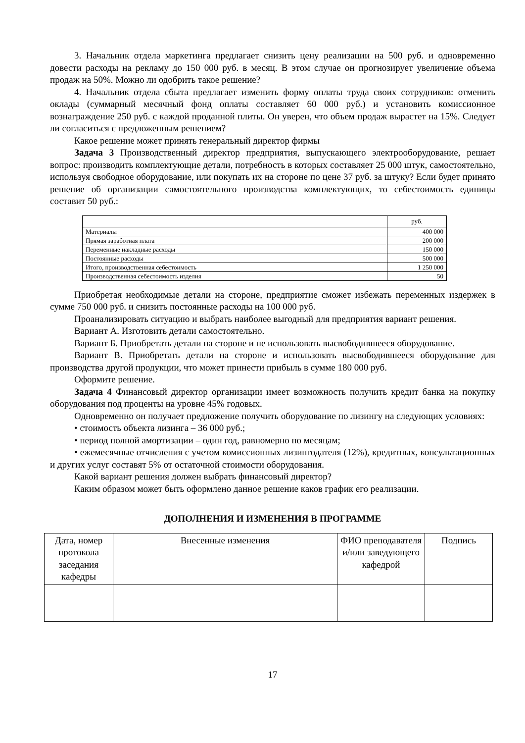3. Начальник отдела маркетинга предлагает снизить цену реализации на 500 руб. и одновременно довести расходы на рекламу до 150 000 руб. в месяц. В этом случае он прогнозирует увеличение объема продаж на 50%. Можно ли одобрить такое решение?
4. Начальник отдела сбыта предлагает изменить форму оплаты труда своих сотрудников: отменить оклады (суммарный месячный фонд оплаты составляет 60 000 руб.) и установить комиссионное вознаграждение 250 руб. с каждой проданной плиты. Он уверен, что объем продаж вырастет на 15%. Следует ли согласиться с предложенным решением?
Какое решение может принять генеральный директор фирмы
Задача 3 Производственный директор предприятия, выпускающего электрооборудование, решает вопрос: производить комплектующие детали, потребность в которых составляет 25 000 штук, самостоятельно, используя свободное оборудование, или покупать их на стороне по цене 37 руб. за штуку? Если будет принято решение об организации самостоятельного производства комплектующих, то себестоимость единицы составит 50 руб.:
| | руб. |
| Материалы | 400 000 |
| Прямая заработная плата | 200 000 |
| Переменные накладные расходы | 150 000 |
| Постоянные расходы | 500 000 |
| Итого, производственная себестоимость | 1 250 000 |
| Производственная себестоимость изделия | 50 |
Приобретая необходимые детали на стороне, предприятие сможет избежать переменных издержек в сумме 750 000 руб. и снизить постоянные расходы на 100 000 руб.
Проанализировать ситуацию и выбрать наиболее выгодный для предприятия вариант решения.
Вариант А. Изготовить детали самостоятельно.
Вариант Б. Приобретать детали на стороне и не использовать высвободившееся оборудование.
Вариант В. Приобретать детали на стороне и использовать высвободившееся оборудование для производства другой продукции, что может принести прибыль в сумме 180 000 руб.
Оформите решение.
Задача 4 Финансовый директор организации имеет возможность получить кредит банка на покупку оборудования под проценты на уровне 45% годовых.
Одновременно он получает предложение получить оборудование по лизингу на следующих условиях:
• стоимость объекта лизинга – 36 000 руб.;
• период полной амортизации – один год, равномерно по месяцам;
• ежемесячные отчисления с учетом комиссионных лизингодателя (12%), кредитных, консультационных и других услуг составят 5% от остаточной стоимости оборудования.
Какой вариант решения должен выбрать финансовый директор?
Каким образом может быть оформлено данное решение каков график его реализации.
ДОПОЛНЕНИЯ И ИЗМЕНЕНИЯ В ПРОГРАММЕ
| Дата, номер протокола заседания кафедры | Внесенные изменения | ФИО преподавателя и/или заведующего кафедрой | Подпись |
17